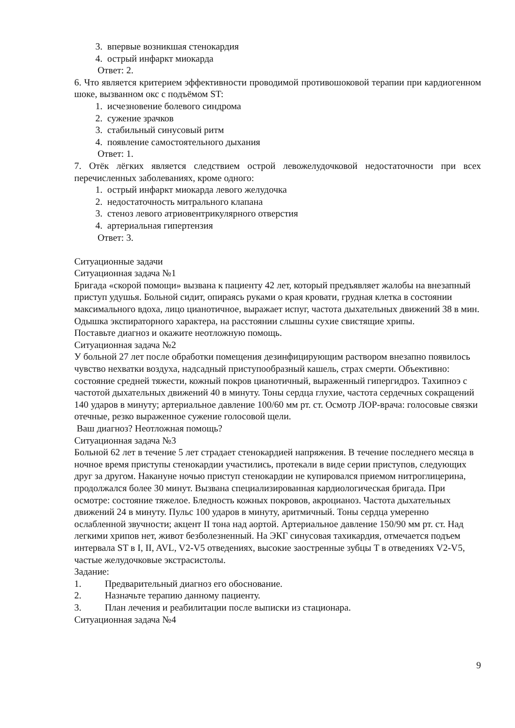3. впервые возникшая стенокардия
4. острый инфаркт миокарда
Ответ: 2.
6. Что является критерием эффективности проводимой противошоковой терапии при кардиогенном шоке, вызванном окс с подъёмом ST:
1. исчезновение болевого синдрома
2. сужение зрачков
3. стабильный синусовый ритм
4. появление самостоятельного дыхания
Ответ: 1.
7. Отёк лёгких является следствием острой левожелудочковой недостаточности при всех перечисленных заболеваниях, кроме одного:
1. острый инфаркт миокарда левого желудочка
2. недостаточность митрального клапана
3. стеноз левого атриовентрикулярного отверстия
4. артериальная гипертензия
Ответ: 3.
Ситуационные задачи
Ситуационная задача №1
Бригада «скорой помощи» вызвана к пациенту 42 лет, который предъявляет жалобы на внезапный приступ удушья. Больной сидит, опираясь руками о края кровати, грудная клетка в состоянии максимального вдоха, лицо цианотичное, выражает испуг, частота дыхательных движений 38 в мин. Одышка экспираторного характера, на расстоянии слышны сухие свистящие хрипы.
Поставьте диагноз и окажите неотложную помощь.
Ситуационная задача №2
У больной 27 лет после обработки помещения дезинфицирующим раствором внезапно появилось чувство нехватки воздуха, надсадный приступообразный кашель, страх смерти. Объективно: состояние средней тяжести, кожный покров цианотичный, выраженный гипергидроз. Тахипноэ с частотой дыхательных движений 40 в минуту. Тоны сердца глухие, частота сердечных сокращений 140 ударов в минуту; артериальное давление 100/60 мм рт. ст. Осмотр ЛОР-врача: голосовые связки отечные, резко выраженное сужение голосовой щели.
Ваш диагноз? Неотложная помощь?
Ситуационная задача №3
Больной 62 лет в течение 5 лет страдает стенокардией напряжения. В течение последнего месяца в ночное время приступы стенокардии участились, протекали в виде серии приступов, следующих друг за другом. Накануне ночью приступ стенокардии не купировался приемом нитроглицерина, продолжался более 30 минут. Вызвана специализированная кардиологическая бригада. При осмотре: состояние тяжелое. Бледность кожных покровов, акроцианоз. Частота дыхательных движений 24 в минуту. Пульс 100 ударов в минуту, аритмичный. Тоны сердца умеренно ослабленной звучности; акцент II тона над аортой. Артериальное давление 150/90 мм рт. ст. Над легкими хрипов нет, живот безболезненный. На ЭКГ синусовая тахикардия, отмечается подъем интервала ST в I, II, AVL, V2-V5 отведениях, высокие заостренные зубцы T в отведениях V2-V5, частые желудочковые экстрасистолы.
Задание:
1. Предварительный диагноз его обоснование.
2. Назначьте терапию данному пациенту.
3. План лечения и реабилитации после выписки из стационара.
Ситуационная задача №4
9